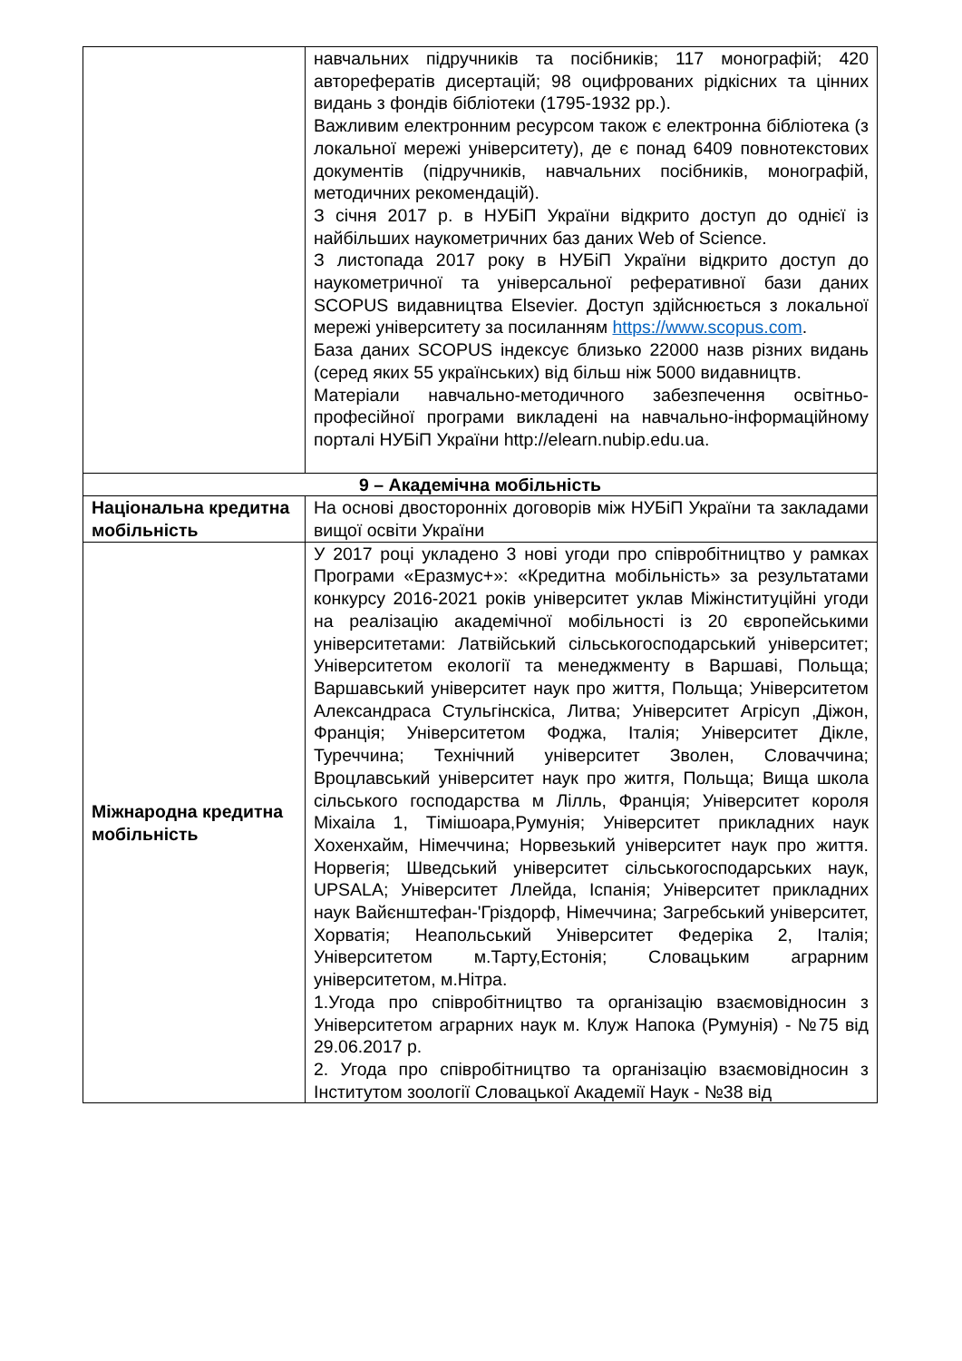| | навчальних підручників та посібників; 117 монографій; 420 авторефератів дисертацій; 98 оцифрованих рідкісних та цінних видань з фондів бібліотеки (1795-1932 рр.). Важливим електронним ресурсом також є електронна бібліотека (з локальної мережі університету), де є понад 6409 повнотекстових документів (підручників, навчальних посібників, монографій, методичних рекомендацій). З січня 2017 р. в НУБіП України відкрито доступ до однієї із найбільших наукометричних баз даних Web of Science. З листопада 2017 року в НУБіП України відкрито доступ до наукометричної та універсальної реферативної бази даних SCOPUS видавництва Elsevier. Доступ здійснюється з локальної мережі університету за посиланням https://www.scopus.com . База даних SCOPUS індексує близько 22000 назв різних видань (серед яких 55 українських) від більш ніж 5000 видавництв. Матеріали навчально-методичного забезпечення освітньо-професійної програми викладені на навчально-інформаційному порталі НУБіП України http://elearn.nubip.edu.ua. |
| 9 – Академічна мобільність | |
| Національна кредитна мобільність | На основі двосторонніх договорів між НУБіП України та закладами вищої освіти України |
| Міжнародна кредитна мобільність | У 2017 році укладено 3 нові угоди про співробітництво у рамках Програми «Еразмус+»: «Кредитна мобільність» за результатами конкурсу 2016-2021 років університет уклав Міжінституційні угоди на реалізацію академічної мобільності із 20 європейськими університетами: Латвійський сільськогосподарський університет; Університетом екології та менеджменту в Варшаві, Польща; Варшавський університет наук про життя, Польща; Університетом Александраса Стульгінскіса, Литва; Університет Агрісуп ,Діжон, Франція; Університетом Фоджа, Італія; Університет Дікле, Туреччина; Технічний університет Зволен, Словаччина; Вроцлавський університет наук про житгя, Польща; Вища школа сільського господарства м Лілль, Франція; Університет короля Міхаіла 1, Тімішоара,Румунія; Університет прикладних наук Хохенхайм, Німеччина; Норвезький університет наук про життя. Норвегія; Шведський університет сільськогосподарських наук, UPSALA; Університет Ллейда, Іспанія; Університет прикладних наук Вайєнштефан-'Гріздорф, Німеччина; Загребський університет, Хорватія; Неапольський Університет Федеріка 2, Італія; Університетом м.Тарту,Естонія; Словацьким аграрним університетом, м.Нітра. 1.Угода про співробітництво та організацію взаємовідносин з Університетом аграрних наук м. Клуж Напока (Румунія) - №75 від 29.06.2017 р. 2. Угода про співробітництво та організацію взаємовідносин з Інститутом зоології Словацької Академії Наук - №38 від |